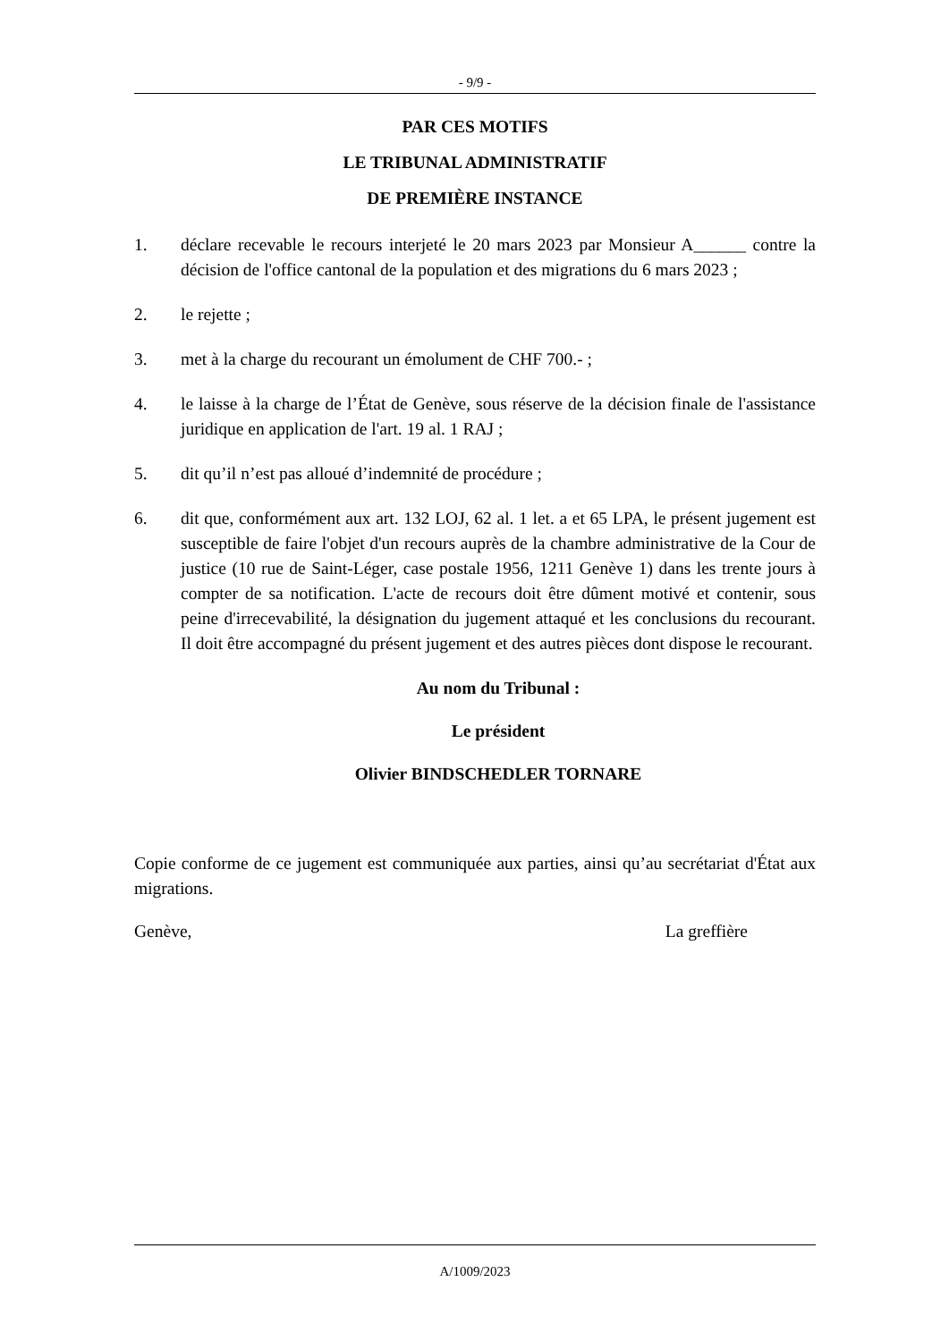- 9/9 -
PAR CES MOTIFS
LE TRIBUNAL ADMINISTRATIF
DE PREMIÈRE INSTANCE
1. déclare recevable le recours interjeté le 20 mars 2023 par Monsieur A______ contre la décision de l'office cantonal de la population et des migrations du 6 mars 2023 ;
2. le rejette ;
3. met à la charge du recourant un émolument de CHF 700.- ;
4. le laisse à la charge de l’État de Genève, sous réserve de la décision finale de l'assistance juridique en application de l'art. 19 al. 1 RAJ ;
5. dit qu’il n’est pas alloué d’indemnité de procédure ;
6. dit que, conformément aux art. 132 LOJ, 62 al. 1 let. a et 65 LPA, le présent jugement est susceptible de faire l'objet d'un recours auprès de la chambre administrative de la Cour de justice (10 rue de Saint-Léger, case postale 1956, 1211 Genève 1) dans les trente jours à compter de sa notification. L'acte de recours doit être dûment motivé et contenir, sous peine d'irrecevabilité, la désignation du jugement attaqué et les conclusions du recourant. Il doit être accompagné du présent jugement et des autres pièces dont dispose le recourant.
Au nom du Tribunal :
Le président
Olivier BINDSCHEDLER TORNARE
Copie conforme de ce jugement est communiquée aux parties, ainsi qu’au secrétariat d'État aux migrations.
Genève, La greffière
A/1009/2023